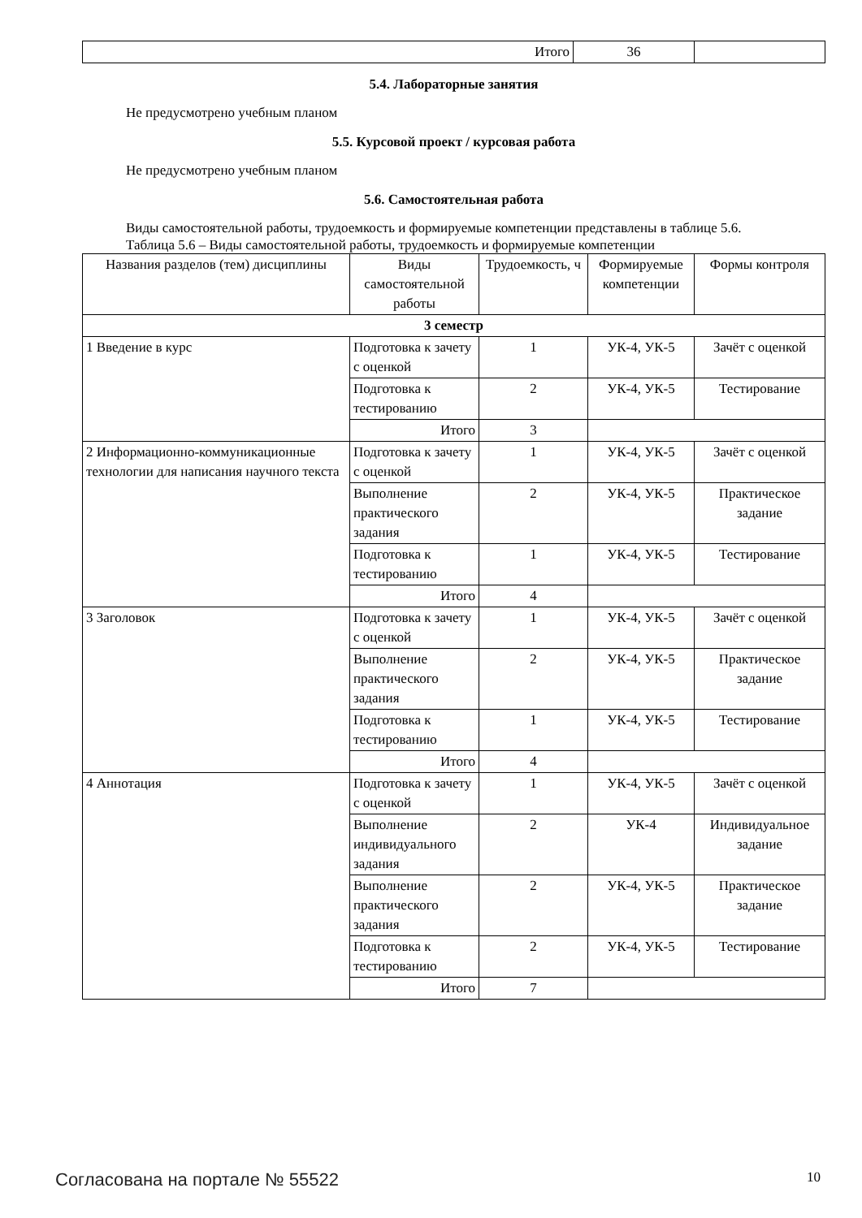| Итого | 36 | |
5.4. Лабораторные занятия
Не предусмотрено учебным планом
5.5. Курсовой проект / курсовая работа
Не предусмотрено учебным планом
5.6. Самостоятельная работа
Виды самостоятельной работы, трудоемкость и формируемые компетенции представлены в таблице 5.6.
Таблица 5.6 – Виды самостоятельной работы, трудоемкость и формируемые компетенции
| Названия разделов (тем) дисциплины | Виды самостоятельной работы | Трудоемкость, ч | Формируемые компетенции | Формы контроля |
| --- | --- | --- | --- | --- |
| 3 семестр | | | | |
| 1 Введение в курс | Подготовка к зачету с оценкой | 1 | УК-4, УК-5 | Зачёт с оценкой |
| | Подготовка к тестированию | 2 | УК-4, УК-5 | Тестирование |
| | Итого | 3 | | |
| 2 Информационно-коммуникационные технологии для написания научного текста | Подготовка к зачету с оценкой | 1 | УК-4, УК-5 | Зачёт с оценкой |
| | Выполнение практического задания | 2 | УК-4, УК-5 | Практическое задание |
| | Подготовка к тестированию | 1 | УК-4, УК-5 | Тестирование |
| | Итого | 4 | | |
| 3 Заголовок | Подготовка к зачету с оценкой | 1 | УК-4, УК-5 | Зачёт с оценкой |
| | Выполнение практического задания | 2 | УК-4, УК-5 | Практическое задание |
| | Подготовка к тестированию | 1 | УК-4, УК-5 | Тестирование |
| | Итого | 4 | | |
| 4 Аннотация | Подготовка к зачету с оценкой | 1 | УК-4, УК-5 | Зачёт с оценкой |
| | Выполнение индивидуального задания | 2 | УК-4 | Индивидуальное задание |
| | Выполнение практического задания | 2 | УК-4, УК-5 | Практическое задание |
| | Подготовка к тестированию | 2 | УК-4, УК-5 | Тестирование |
| | Итого | 7 | | |
Согласована на портале № 55522 10